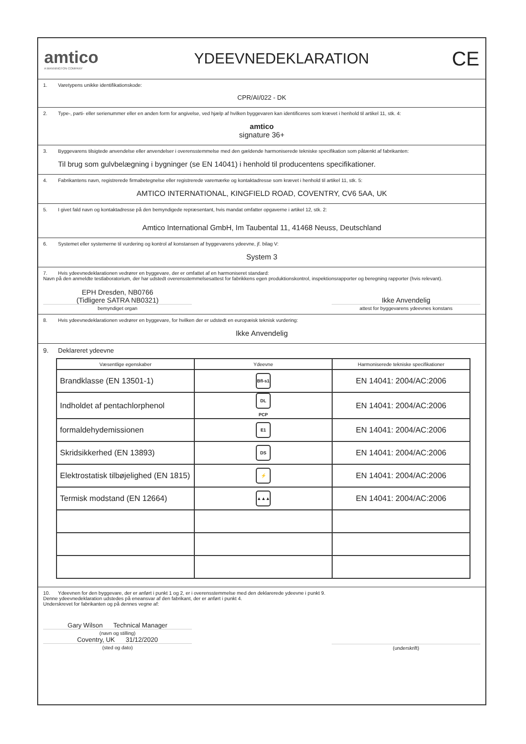amtico
A MANNINGTON COMPANY
YDEEVNEDEKLARATION
CE
1. Varetypens unikke identifikationskode:
CPR/AI/022 - DK
2. Type-, parti- eller serienummer eller en anden form for angivelse, ved hjælp af hvilken byggevaren kan identificeres som krævet i henhold til artikel 11, stk. 4:
amtico
signature 36+
3. Byggevarens tilsigtede anvendelse eller anvendelser i overensstemmelse med den gældende harmoniserede tekniske specifikation som påtænkt af fabrikanten:
Til brug som gulvbelægning i bygninger (se EN 14041) i henhold til producentens specifikationer.
4. Fabrikantens navn, registrerede firmabetegnelse eller registrerede varemærke og kontaktadresse som krævet i henhold til artikel 11, stk. 5:
AMTICO INTERNATIONAL, KINGFIELD ROAD, COVENTRY, CV6 5AA, UK
5. I givet fald navn og kontaktadresse på den bemyndigede repræsentant, hvis mandat omfatter opgaverne i artikel 12, stk. 2:
Amtico International GmbH, Im Taubental 11, 41468 Neuss, Deutschland
6. Systemet eller systemerne til vurdering og kontrol af konstansen af byggevarens ydeevne, jf. bilag V:
System 3
7. Hvis ydeevnedeklarationen vedrører en byggevare, der er omfattet af en harmoniseret standard:
Navn på den anmeldte testlaboratorium, der har udstedt overensstemmelsesattest for fabrikkens egen produktionskontrol, inspektionsrapporter og beregning rapporter (hvis relevant).
EPH Dresden, NB0766
(Tidligere SATRA NB0321)
bemyndiget organ
Ikke Anvendelig
attest for byggevarens ydeevnes konstans
8. Hvis ydeevnedeklarationen vedrører en byggevare, for hvilken der er udstedt en europæisk teknisk vurdering:
Ikke Anvendelig
9. Deklareret ydeevne
| Væsentlige egenskaber | Ydeevne | Harmoniserede tekniske specifikationer |
| --- | --- | --- |
| Brandklasse (EN 13501-1) | Bfl-s1 | EN 14041: 2004/AC:2006 |
| Indholdet af pentachlorphenol | DL PCP | EN 14041: 2004/AC:2006 |
| formaldehydemissionen | E1 | EN 14041: 2004/AC:2006 |
| Skridsikkerhed (EN 13893) | DS | EN 14041: 2004/AC:2006 |
| Elektrostatisk tilbøjelighed (EN 1815) | ⚡ | EN 14041: 2004/AC:2006 |
| Termisk modstand (EN 12664) | ▲▲▲ | EN 14041: 2004/AC:2006 |
10. Ydeevnen for den byggevare, der er anført i punkt 1 og 2, er i overensstemmelse med den deklarerede ydeevne i punkt 9.
Denne ydeevnedeklaration udstedes på eneansvar af den fabrikant, der er anført i punkt 4.
Underskrevet for fabrikanten og på dennes vegne af:
Gary Wilson Technical Manager
(navn og stilling)
Coventry, UK 31/12/2020
(sted og dato)
(underskrift)